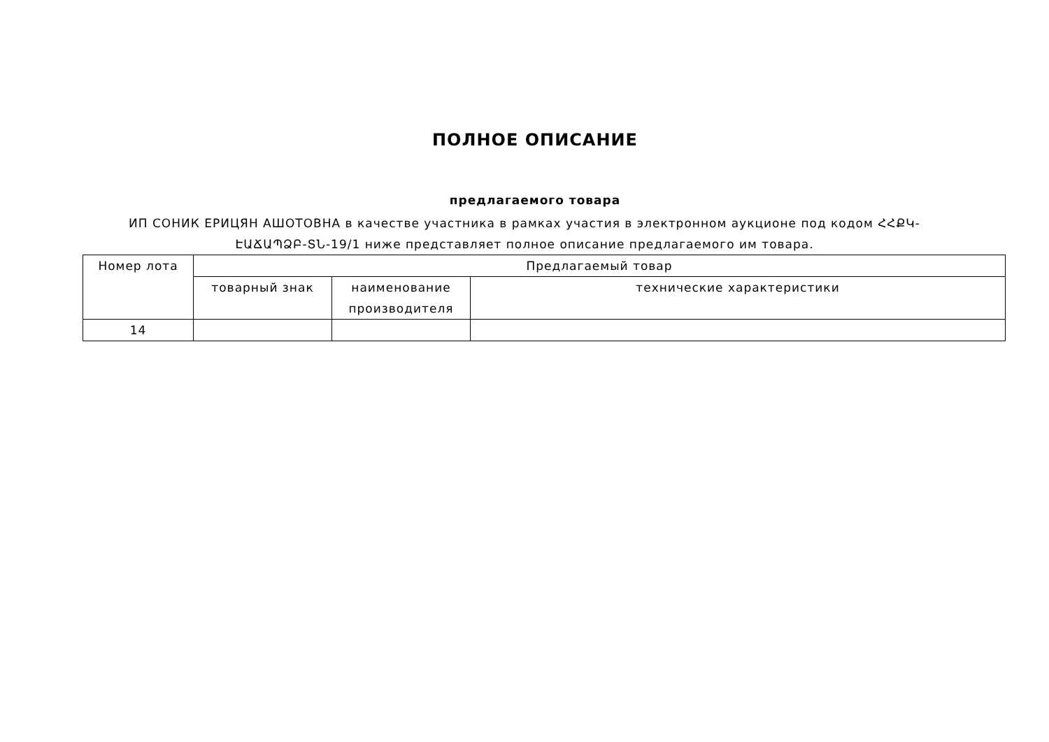ПОЛНОЕ ОПИСАНИЕ
предлагаемого товара
ИП СОНИК ЕРИЦЯН АШОТОВНА в качестве участника в рамках участия в электронном аукционе под кодом ՀՀՔԿ-ԷԱՃԱՊՁԲ-ՏՆ-19/1 ниже представляет полное описание предлагаемого им товара.
| Номер лота | Предлагаемый товар | | |
| --- | --- | --- | --- |
| | товарный знак | наименование производителя | технические характеристики |
| 14 | | | |